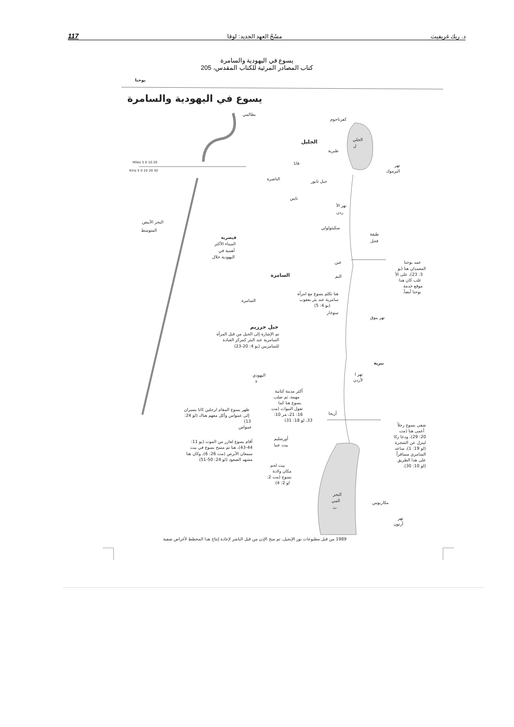د. ريك غريفيث مسْحُ العهد الجديد: لوقا 117
يسوع في اليهودية والسامرة
كتاب المصادر المرئية للكتاب المقدس، 205
يوحنا
يسوع في اليهودية والسامرة
Miles 5 0 10 20
Kms 5 0 10 20 30
بطالمي
كفرناحوم
الجليل
الجلي
ل
طبرية
قانا
نهر
اليرموك
الناصرة
جبل تابور
نايين
نهر الأ
ردن
البحر الأبيض
المتوسط
سكيثولولي
طبقة
فحل
قيصرية
الميناء الأكثر
أهمية في
اليهودية خلال
عين
اليم
عمد يوحنا
المعمدان هنا (يو
3: 23)، على الأ
غلب كان هذا
موقع خدمة
يوحنا أيضاً.
السامرة
هنا تكلم يسوع مع امرأة
سامرية عند بئر يعقوب
(يو 4: 5)
سوخار
السامرة
نهر يبوق
جبل جرزيم
تم الإشارة إلى الجبل من قبل المرأة
السامرية عند البئر كمركز العبادة
للسامريين (يو 4: 20-23)
بيرية
اليهودي
ة
نهر ا
لأردن
أكثر مدينة كتابية
مهمة، تم صلب
يسوع هنا كما
تقول النبوات (مت
16: 21، مر 10:
33، لو 18: 31)
ظهر يسوع المقام لرجلين كانا يسيران
إلى عمواس وأكل معهم هناك (لو 24:
13)
عمواس
أريحا
شفى يسوع رجلاً
أعمى هنا (مت
20: 29)، ودعا زكا
لينزل عن الشجرة
(لو 19: 1)، ساعد
السامري مسافراً
على هذا الطريق
(لو 10: 30).
أورشليم
بيت عنيا
أقام يسوع لعازر من الموت (يو 11:
43-44)، هنا تم مسح يسوع في بيت
سمعان الأبرص (مت 26: 6)، وكان هنا
مشهد الصعود (لو 24: 50-51)
بيت لحم
مكان ولادة
يسوع (مت 2:
لو 2: 4)
البحر
المي
ت
مكاريوس
نهر
أرنون
1989 من قبل مطبوعات نور الإنجيل، تم منح الإذن من قبل الناشر لإعادة إنتاج هذا المخطط لأغراض صفية